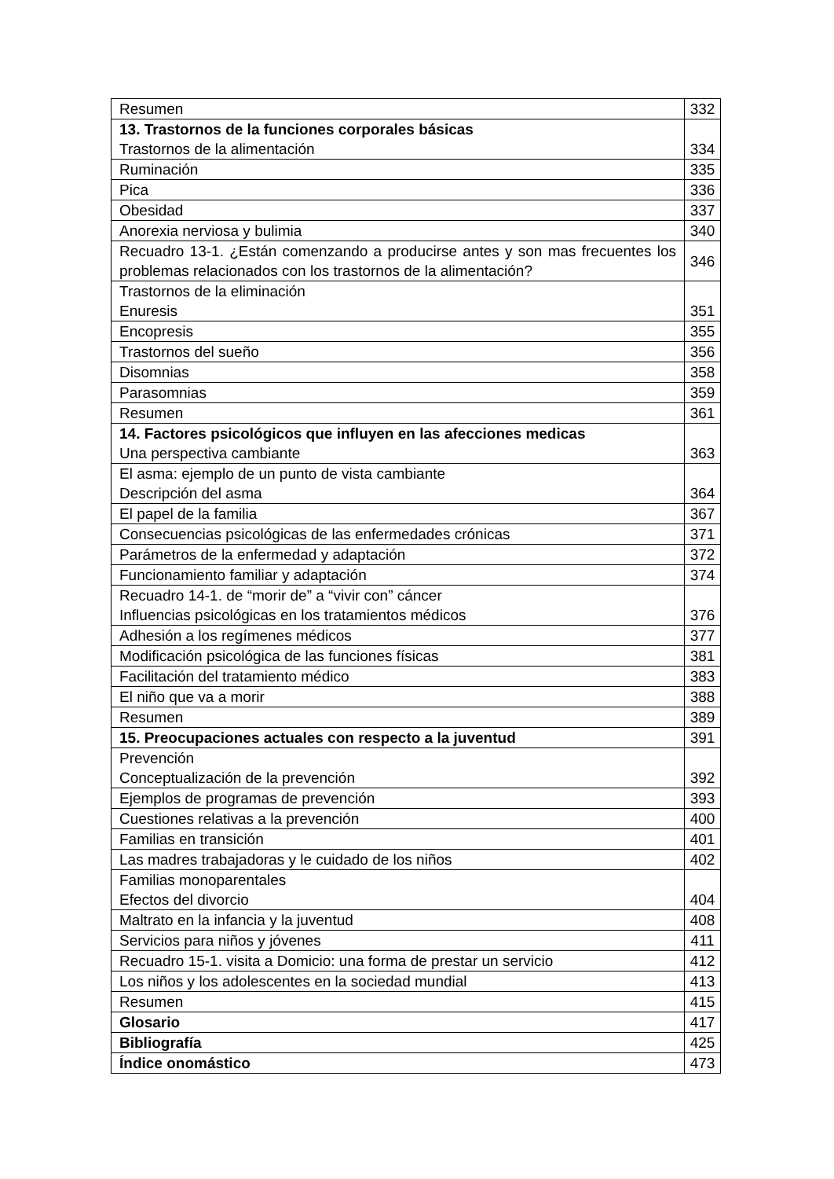| Resumen | 332 |
| 13. Trastornos de la funciones corporales básicas Trastornos de la alimentación | 334 |
| Ruminación | 335 |
| Pica | 336 |
| Obesidad | 337 |
| Anorexia nerviosa y bulimia | 340 |
| Recuadro 13-1. ¿Están comenzando a producirse antes y son mas frecuentes los problemas relacionados con los trastornos de la alimentación? | 346 |
| Trastornos de la eliminación Enuresis | 351 |
| Encopresis | 355 |
| Trastornos del sueño | 356 |
| Disomnias | 358 |
| Parasomnias | 359 |
| Resumen | 361 |
| 14. Factores psicológicos que influyen en las afecciones medicas Una perspectiva cambiante | 363 |
| El asma: ejemplo de un punto de vista cambiante Descripción del asma | 364 |
| El papel de la familia | 367 |
| Consecuencias psicológicas de las enfermedades crónicas | 371 |
| Parámetros de la enfermedad y adaptación | 372 |
| Funcionamiento familiar y adaptación | 374 |
| Recuadro 14-1. de “morir de” a “vivir con” cáncer Influencias psicológicas en los tratamientos médicos | 376 |
| Adhesión a los regímenes médicos | 377 |
| Modificación psicológica de las funciones físicas | 381 |
| Facilitación del tratamiento médico | 383 |
| El niño que va a morir | 388 |
| Resumen | 389 |
| 15. Preocupaciones actuales con respecto a la juventud | 391 |
| Prevención Conceptualización de la prevención | 392 |
| Ejemplos de programas de prevención | 393 |
| Cuestiones relativas a la prevención | 400 |
| Familias en transición | 401 |
| Las madres trabajadoras y le cuidado de los niños | 402 |
| Familias monoparentales Efectos del divorcio | 404 |
| Maltrato en la infancia y la juventud | 408 |
| Servicios para niños y jóvenes | 411 |
| Recuadro 15-1. visita a Domicio: una forma de prestar un servicio | 412 |
| Los niños y los adolescentes en la sociedad mundial | 413 |
| Resumen | 415 |
| Glosario | 417 |
| Bibliografía | 425 |
| Índice onomástico | 473 |